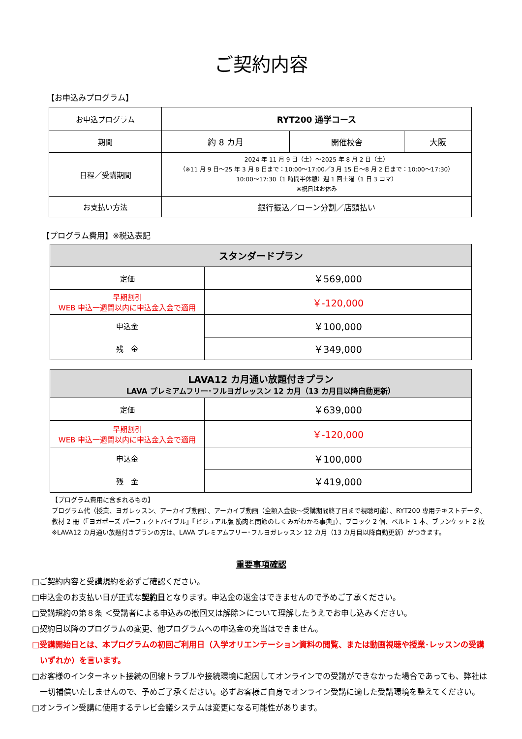ご契約内容
【お申込みプログラム】
| お申込プログラム | RYT200 通学コース | | |
| 期間 | 約 8 カ月 | 開催校舎 | 大阪 |
| 日程／受講期間 | 2024 年 11 月 9 日（土）～2025 年 8 月 2 日（土） （※11 月 9 日～25 年 3 月 8 日まで：10:00～17:00／3 月 15 日～8 月 2 日まで：10:00～17:30） 10:00～17:30（1 時間半休憩）週 1 回土曜（1 日 3 コマ） ※祝日はお休み | | |
| お支払い方法 | 銀行振込／ローン分割／店頭払い | | |
【プログラム費用】※税込表記
| スタンダードプラン | |
| 定価 | ￥569,000 |
| 早期割引 WEB 申込一週間以内に申込金入金で適用 | ￥-120,000 |
| 申込金 | ￥100,000 |
| 残 金 | ￥349,000 |
| LAVA12 カ月通い放題付きプラン LAVA プレミアムフリー･フルヨガレッスン 12 カ月（13 カ月目以降自動更新） | |
| 定価 | ￥639,000 |
| 早期割引 WEB 申込一週間以内に申込金入金で適用 | ￥-120,000 |
| 申込金 | ￥100,000 |
| 残 金 | ￥419,000 |
【プログラム費用に含まれるもの】
プログラム代（授業、ヨガレッスン、アーカイブ動画）、アーカイブ動画（全額入金後～受講期間終了日まで視聴可能）、RYT200 専用テキストデータ、
教材 2 冊（『ヨガポーズ パーフェクトバイブル』『ビジュアル版 筋肉と関節のしくみがわかる事典』）、ブロック 2 個、ベルト 1 本、ブランケット 2 枚
※LAVA12 カ月通い放題付きプランの方は、LAVA プレミアムフリー･フルヨガレッスン 12 カ月（13 カ月目以降自動更新）がつきます。
重要事項確認
□ご契約内容と受講規約を必ずご確認ください。
□申込金のお支払い日が正式な契約日となります。申込金の返金はできませんので予めご了承ください。
□受講規約の第８条 ＜受講者による申込みの撤回又は解除＞について理解したうえでお申し込みください。
□契約日以降のプログラムの変更、他プログラムへの申込金の充当はできません。
□受講開始日とは、本プログラムの初回ご利用日（入学オリエンテーション資料の閲覧、または動画視聴や授業･レッスンの受講いずれか）を言います。
□お客様のインターネット接続の回線トラブルや接続環境に起因してオンラインでの受講ができなかった場合であっても、弊社は一切補償いたしませんので、予めご了承ください。必ずお客様ご自身でオンライン受講に適した受講環境を整えてください。
□オンライン受講に使用するテレビ会議システムは変更になる可能性があります。